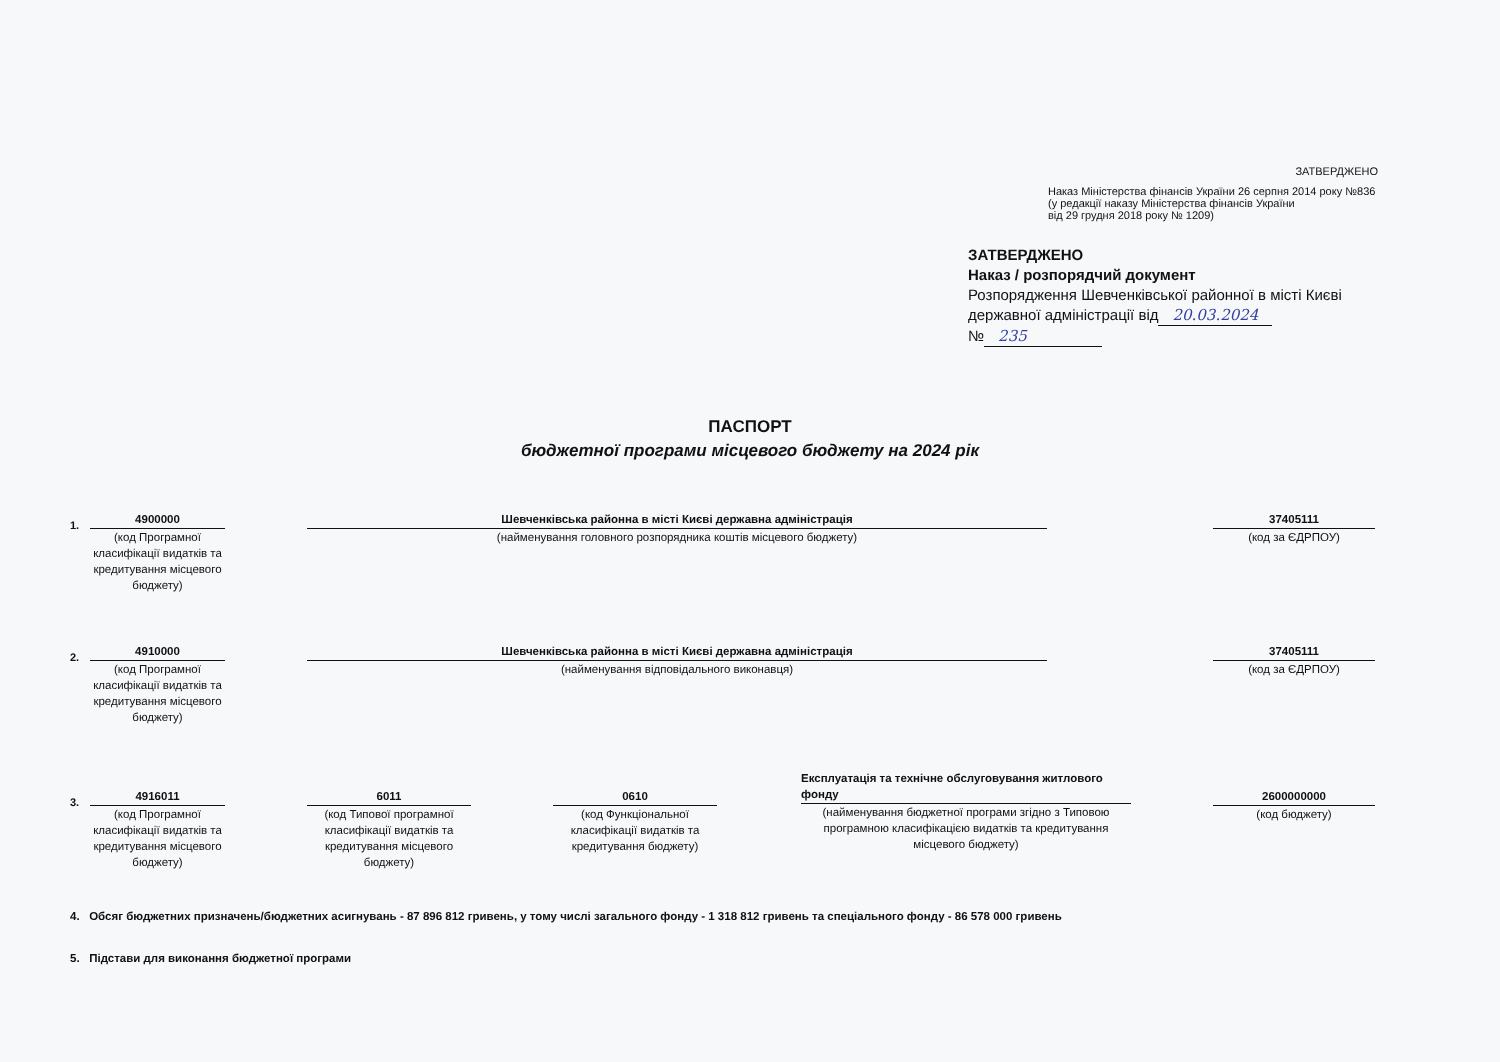ЗАТВЕРДЖЕНО
Наказ Міністерства фінансів України 26 серпня 2014 року №836
(у редакції наказу Міністерства фінансів України
від 29 грудня 2018 року № 1209)
ЗАТВЕРДЖЕНО
Наказ / розпорядчий документ
Розпорядження Шевченківської районної в місті Києві
державної адміністрації від 20.03.2024
№ 235
ПАСПОРТ
бюджетної програми місцевого бюджету на 2024 рік
1.
4900000
(код Програмної класифікації видатків та кредитування місцевого бюджету)
Шевченківська районна в місті Києві державна адміністрація
(найменування головного розпорядника коштів місцевого бюджету)
37405111
(код за ЄДРПОУ)
2.
4910000
(код Програмної класифікації видатків та кредитування місцевого бюджету)
Шевченківська районна в місті Києві державна адміністрація
(найменування відповідального виконавця)
37405111
(код за ЄДРПОУ)
3.
4916011
(код Програмної класифікації видатків та кредитування місцевого бюджету)
6011
(код Типової програмної класифікації видатків та кредитування місцевого бюджету)
0610
(код Функціональної класифікації видатків та кредитування бюджету)
Експлуатація та технічне обслуговування житлового фонду
(найменування бюджетної програми згідно з Типовою програмною класифікацією видатків та кредитування місцевого бюджету)
2600000000
(код бюджету)
4. Обсяг бюджетних призначень/бюджетних асигнувань - 87 896 812 гривень, у тому числі загального фонду - 1 318 812 гривень та спеціального фонду - 86 578 000 гривень
5. Підстави для виконання бюджетної програми